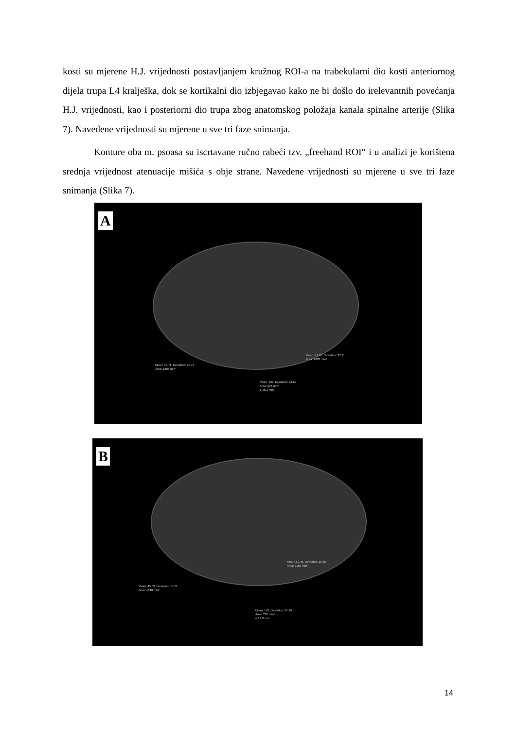kosti su mjerene H.J. vrijednosti postavljanjem kružnog ROI-a na trabekularni dio kosti anteriornog dijela trupa L4 kralješka, dok se kortikalni dio izbjegavao kako ne bi došlo do irelevantnih povećanja H.J. vrijednosti, kao i posteriorni dio trupa zbog anatomskog položaja kanala spinalne arterije (Slika 7). Navedene vrijednosti su mjerene u sve tri faze snimanja.
Konture oba m. psoasa su iscrtavane ručno rabeći tzv. „freehand ROI“ i u analizi je korištena srednja vrijednost atenuacije mišića s obje strane. Navedene vrijednosti su mjerene u sve tri faze snimanja (Slika 7).
A
Mean: 38,71, Deviation: 20,73
Area: 1885 mm²
Mean: 42,97, Deviation: 22,21
Area: 2028 mm²
Mean: 132, Deviation: 23,69
Area: 206 mm²
ø 16,2 mm
B
Mean: 45,53, Deviation: 17,71
Area: 1818 mm²
Mean: 50,46, Deviation: 18,36
Area: 2168 mm²
Mean: 170, Deviation: 24,49
Area: 236 mm²
ø 17,3 mm
14